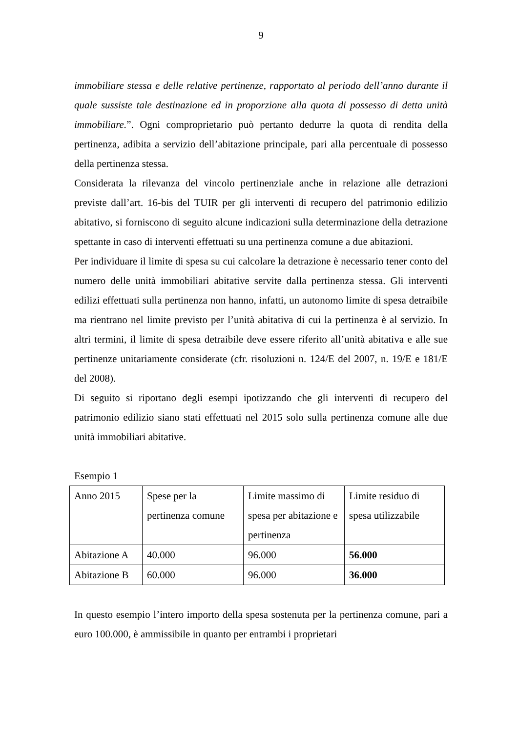9
immobiliare stessa e delle relative pertinenze, rapportato al periodo dell’anno durante il quale sussiste tale destinazione ed in proporzione alla quota di possesso di detta unità immobiliare.”. Ogni comproprietario può pertanto dedurre la quota di rendita della pertinenza, adibita a servizio dell’abitazione principale, pari alla percentuale di possesso della pertinenza stessa.
Considerata la rilevanza del vincolo pertinenziale anche in relazione alle detrazioni previste dall’art. 16-bis del TUIR per gli interventi di recupero del patrimonio edilizio abitativo, si forniscono di seguito alcune indicazioni sulla determinazione della detrazione spettante in caso di interventi effettuati su una pertinenza comune a due abitazioni.
Per individuare il limite di spesa su cui calcolare la detrazione è necessario tener conto del numero delle unità immobiliari abitative servite dalla pertinenza stessa. Gli interventi edilizi effettuati sulla pertinenza non hanno, infatti, un autonomo limite di spesa detraibile ma rientrano nel limite previsto per l’unità abitativa di cui la pertinenza è al servizio. In altri termini, il limite di spesa detraibile deve essere riferito all’unità abitativa e alle sue pertinenze unitariamente considerate (cfr. risoluzioni n. 124/E del 2007, n. 19/E e 181/E del 2008).
Di seguito si riportano degli esempi ipotizzando che gli interventi di recupero del patrimonio edilizio siano stati effettuati nel 2015 solo sulla pertinenza comune alle due unità immobiliari abitative.
Esempio 1
| Anno 2015 | Spese per la pertinenza comune | Limite massimo di spesa per abitazione e pertinenza | Limite residuo di spesa utilizzabile |
| Abitazione A | 40.000 | 96.000 | 56.000 |
| Abitazione B | 60.000 | 96.000 | 36.000 |
In questo esempio l’intero importo della spesa sostenuta per la pertinenza comune, pari a euro 100.000, è ammissibile in quanto per entrambi i proprietari